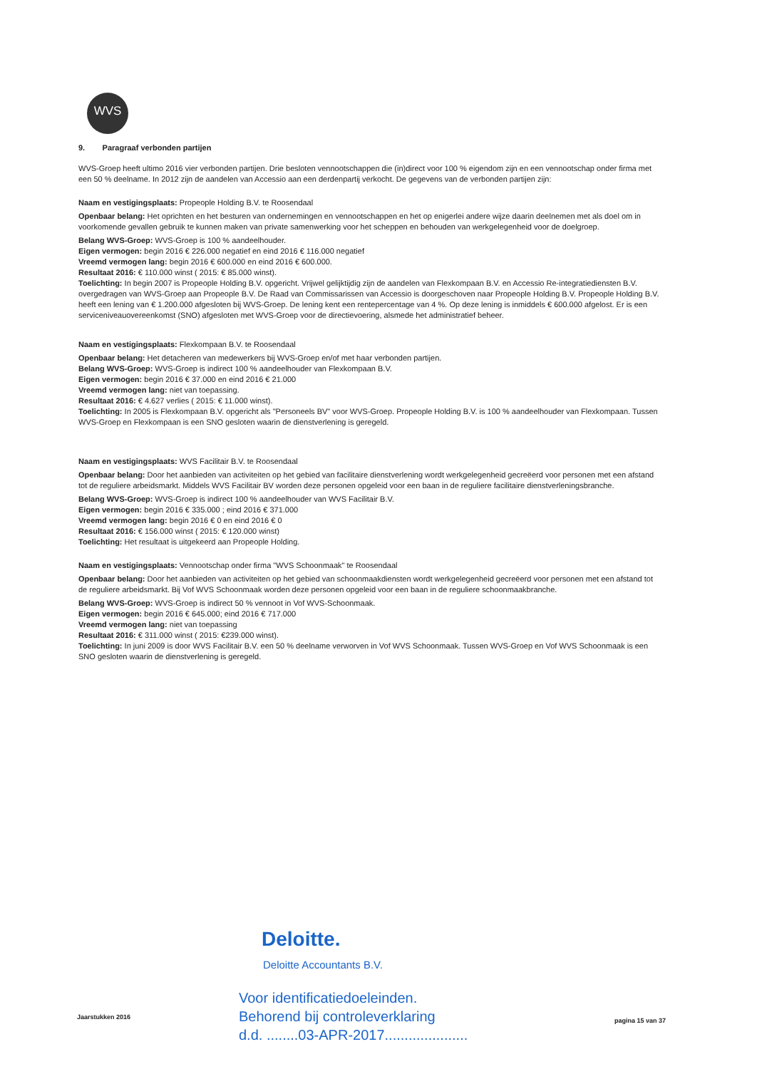WVS
9. Paragraaf verbonden partijen
WVS-Groep heeft ultimo 2016 vier verbonden partijen. Drie besloten vennootschappen die (in)direct voor 100 % eigendom zijn en een vennootschap onder firma met een 50 % deelname. In 2012 zijn de aandelen van Accessio aan een derdenpartij verkocht. De gegevens van de verbonden partijen zijn:
Naam en vestigingsplaats: Propeople Holding B.V. te Roosendaal
Openbaar belang: Het oprichten en het besturen van ondernemingen en vennootschappen en het op enigerlei andere wijze daarin deelnemen met als doel om in voorkomende gevallen gebruik te kunnen maken van private samenwerking voor het scheppen en behouden van werkgelegenheid voor de doelgroep.
Belang WVS-Groep: WVS-Groep is 100 % aandeelhouder.
Eigen vermogen: begin 2016 € 226.000 negatief en eind 2016 € 116.000 negatief
Vreemd vermogen lang: begin 2016 € 600.000 en eind 2016 € 600.000.
Resultaat 2016: € 110.000 winst ( 2015: € 85.000 winst).
Toelichting: In begin 2007 is Propeople Holding B.V. opgericht. Vrijwel gelijktijdig zijn de aandelen van Flexkompaan B.V. en Accessio Re-integratiediensten B.V. overgedragen van WVS-Groep aan Propeople B.V. De Raad van Commissarissen van Accessio is doorgeschoven naar Propeople Holding B.V. Propeople Holding B.V. heeft een lening van € 1.200.000 afgesloten bij WVS-Groep. De lening kent een rentepercentage van 4 %. Op deze lening is inmiddels € 600.000 afgelost. Er is een serviceniveauovereenkomst (SNO) afgesloten met WVS-Groep voor de directievoering, alsmede het administratief beheer.
Naam en vestigingsplaats: Flexkompaan B.V. te Roosendaal
Openbaar belang: Het detacheren van medewerkers bij WVS-Groep en/of met haar verbonden partijen.
Belang WVS-Groep: WVS-Groep is indirect 100 % aandeelhouder van Flexkompaan B.V.
Eigen vermogen: begin 2016 € 37.000 en eind 2016 € 21.000
Vreemd vermogen lang: niet van toepassing.
Resultaat 2016: € 4.627 verlies ( 2015: € 11.000 winst).
Toelichting: In 2005 is Flexkompaan B.V. opgericht als "Personeels BV" voor WVS-Groep. Propeople Holding B.V. is 100 % aandeelhouder van Flexkompaan. Tussen WVS-Groep en Flexkompaan is een SNO gesloten waarin de dienstverlening is geregeld.
Naam en vestigingsplaats: WVS Facilitair B.V. te Roosendaal
Openbaar belang: Door het aanbieden van activiteiten op het gebied van facilitaire dienstverlening wordt werkgelegenheid gecreëerd voor personen met een afstand tot de reguliere arbeidsmarkt. Middels WVS Facilitair BV worden deze personen opgeleid voor een baan in de reguliere facilitaire dienstverleningsbranche.
Belang WVS-Groep: WVS-Groep is indirect 100 % aandeelhouder van WVS Facilitair B.V.
Eigen vermogen: begin 2016 € 335.000 ; eind 2016 € 371.000
Vreemd vermogen lang: begin 2016 € 0 en eind 2016 € 0
Resultaat 2016: € 156.000 winst ( 2015: € 120.000 winst)
Toelichting: Het resultaat is uitgekeerd aan Propeople Holding.
Naam en vestigingsplaats: Vennootschap onder firma "WVS Schoonmaak" te Roosendaal
Openbaar belang: Door het aanbieden van activiteiten op het gebied van schoonmaakdiensten wordt werkgelegenheid gecreëerd voor personen met een afstand tot de reguliere arbeidsmarkt. Bij Vof WVS Schoonmaak worden deze personen opgeleid voor een baan in de reguliere schoonmaakbranche.
Belang WVS-Groep: WVS-Groep is indirect 50 % vennoot in Vof WVS-Schoonmaak.
Eigen vermogen: begin 2016 € 645.000; eind 2016 € 717.000
Vreemd vermogen lang: niet van toepassing
Resultaat 2016: € 311.000 winst ( 2015: €239.000 winst).
Toelichting: In juni 2009 is door WVS Facilitair B.V. een 50 % deelname verworven in Vof WVS Schoonmaak. Tussen WVS-Groep en Vof WVS Schoonmaak is een SNO gesloten waarin de dienstverlening is geregeld.
Deloitte.
Deloitte Accountants B.V.
Voor identificatiedoeleinden.
Behorend bij controleverklaring
d.d. ........03-APR-2017.....................
Jaarstukken 2016 pagina 15 van 37